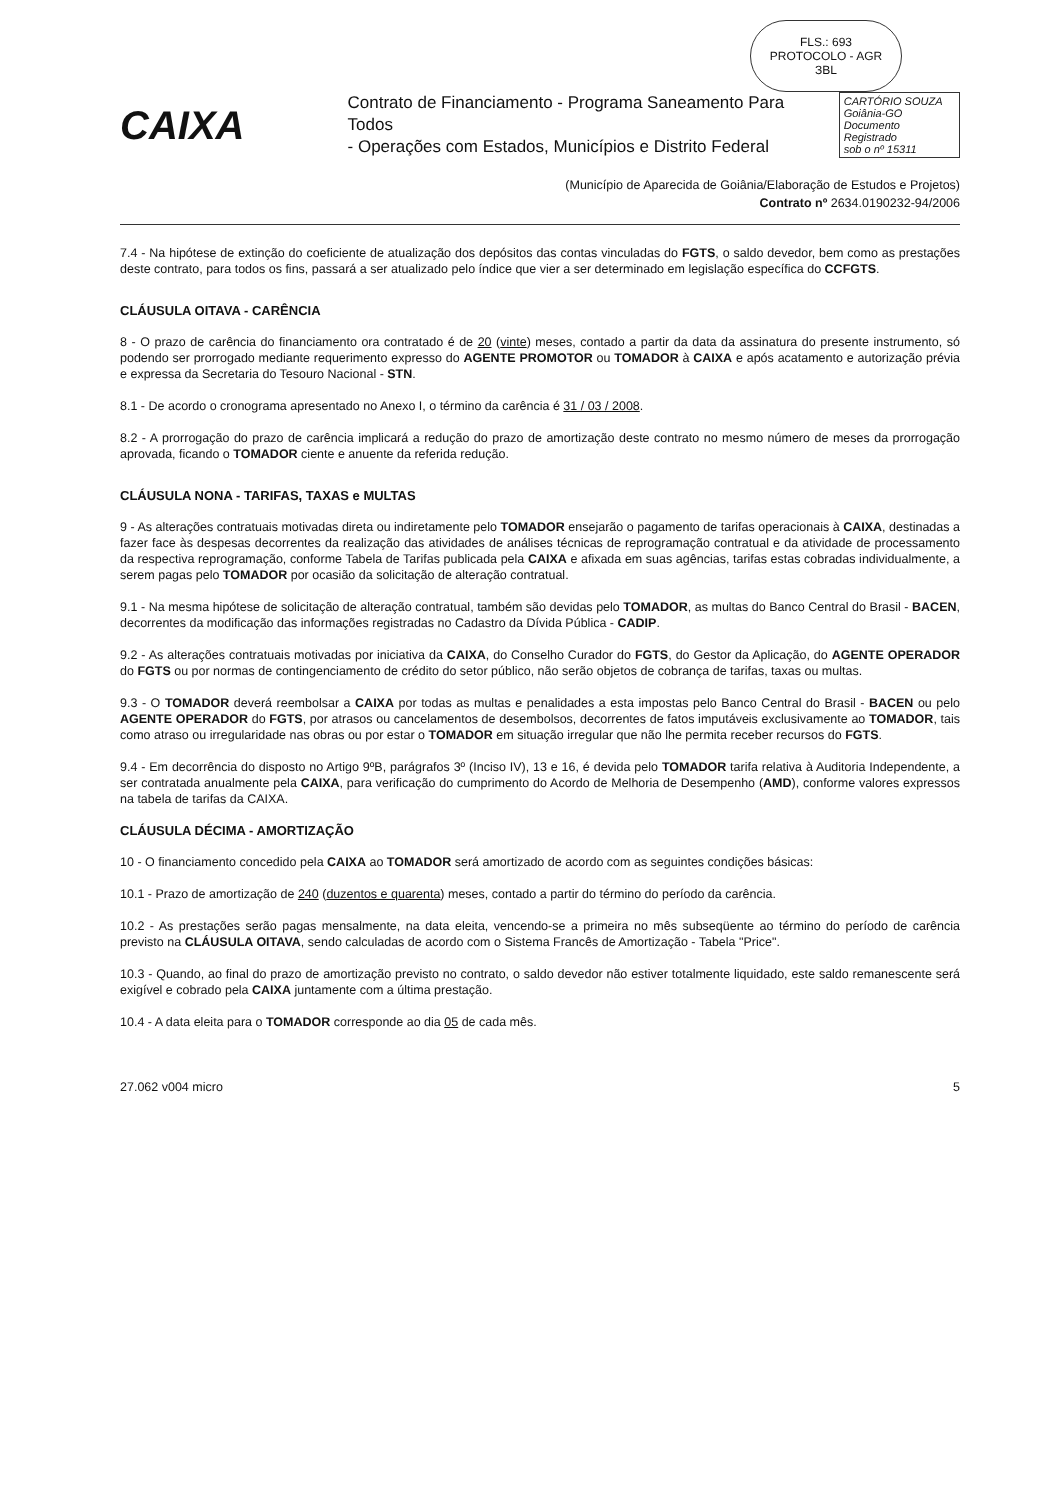FLS.: 693
PROTOCOLO - AGR
ЗBL
CAIXA
Contrato de Financiamento - Programa Saneamento Para Todos
- Operações com Estados, Municípios e Distrito Federal
CARTÓRIO SOUZA
Goiânia-GO
Documento Registrado
sob o nº 15311
(Município de Aparecida de Goiânia/Elaboração de Estudos e Projetos)
Contrato nº 2634.0190232-94/2006
7.4 - Na hipótese de extinção do coeficiente de atualização dos depósitos das contas vinculadas do FGTS, o saldo devedor, bem como as prestações deste contrato, para todos os fins, passará a ser atualizado pelo índice que vier a ser determinado em legislação específica do CCFGTS.
CLÁUSULA OITAVA - CARÊNCIA
8 - O prazo de carência do financiamento ora contratado é de 20 (vinte) meses, contado a partir da data da assinatura do presente instrumento, só podendo ser prorrogado mediante requerimento expresso do AGENTE PROMOTOR ou TOMADOR à CAIXA e após acatamento e autorização prévia e expressa da Secretaria do Tesouro Nacional - STN.
8.1 - De acordo o cronograma apresentado no Anexo I, o término da carência é 31 / 03 / 2008.
8.2 - A prorrogação do prazo de carência implicará a redução do prazo de amortização deste contrato no mesmo número de meses da prorrogação aprovada, ficando o TOMADOR ciente e anuente da referida redução.
CLÁUSULA NONA - TARIFAS, TAXAS e MULTAS
9 - As alterações contratuais motivadas direta ou indiretamente pelo TOMADOR ensejarão o pagamento de tarifas operacionais à CAIXA, destinadas a fazer face às despesas decorrentes da realização das atividades de análises técnicas de reprogramação contratual e da atividade de processamento da respectiva reprogramação, conforme Tabela de Tarifas publicada pela CAIXA e afixada em suas agências, tarifas estas cobradas individualmente, a serem pagas pelo TOMADOR por ocasião da solicitação de alteração contratual.
9.1 - Na mesma hipótese de solicitação de alteração contratual, também são devidas pelo TOMADOR, as multas do Banco Central do Brasil - BACEN, decorrentes da modificação das informações registradas no Cadastro da Dívida Pública - CADIP.
9.2 - As alterações contratuais motivadas por iniciativa da CAIXA, do Conselho Curador do FGTS, do Gestor da Aplicação, do AGENTE OPERADOR do FGTS ou por normas de contingenciamento de crédito do setor público, não serão objetos de cobrança de tarifas, taxas ou multas.
9.3 - O TOMADOR deverá reembolsar a CAIXA por todas as multas e penalidades a esta impostas pelo Banco Central do Brasil - BACEN ou pelo AGENTE OPERADOR do FGTS, por atrasos ou cancelamentos de desembolsos, decorrentes de fatos imputáveis exclusivamente ao TOMADOR, tais como atraso ou irregularidade nas obras ou por estar o TOMADOR em situação irregular que não lhe permita receber recursos do FGTS.
9.4 - Em decorrência do disposto no Artigo 9ºB, parágrafos 3º (Inciso IV), 13 e 16, é devida pelo TOMADOR tarifa relativa à Auditoria Independente, a ser contratada anualmente pela CAIXA, para verificação do cumprimento do Acordo de Melhoria de Desempenho (AMD), conforme valores expressos na tabela de tarifas da CAIXA.
CLÁUSULA DÉCIMA - AMORTIZAÇÃO
10 - O financiamento concedido pela CAIXA ao TOMADOR será amortizado de acordo com as seguintes condições básicas:
10.1 - Prazo de amortização de 240 (duzentos e quarenta) meses, contado a partir do término do período da carência.
10.2 - As prestações serão pagas mensalmente, na data eleita, vencendo-se a primeira no mês subseqüente ao término do período de carência previsto na CLÁUSULA OITAVA, sendo calculadas de acordo com o Sistema Francês de Amortização - Tabela "Price".
10.3 - Quando, ao final do prazo de amortização previsto no contrato, o saldo devedor não estiver totalmente liquidado, este saldo remanescente será exigível e cobrado pela CAIXA juntamente com a última prestação.
10.4 - A data eleita para o TOMADOR corresponde ao dia 05 de cada mês.
27.062 v004 micro 5